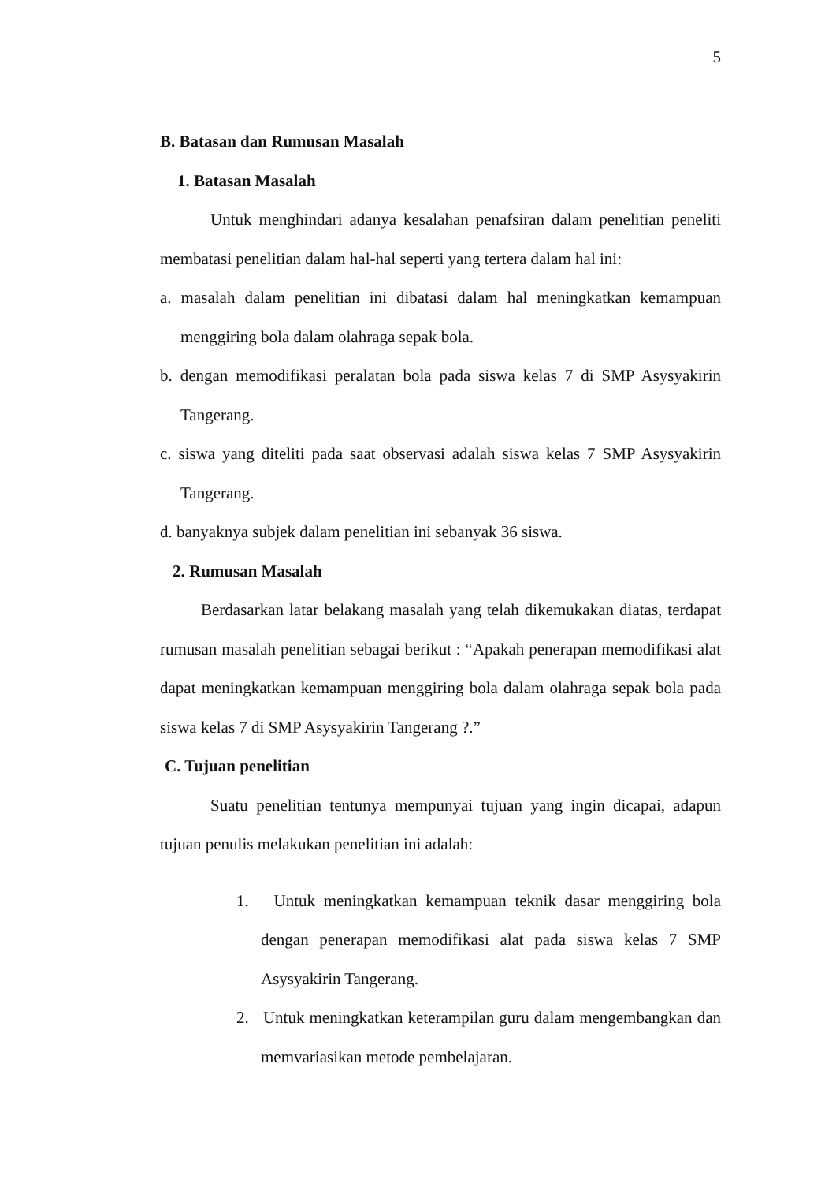5
B. Batasan dan Rumusan Masalah
1. Batasan Masalah
Untuk menghindari adanya kesalahan penafsiran dalam penelitian peneliti membatasi penelitian dalam hal-hal seperti yang tertera dalam hal ini:
a. masalah dalam penelitian ini dibatasi dalam hal meningkatkan kemampuan menggiring bola dalam olahraga sepak bola.
b. dengan memodifikasi peralatan bola pada siswa kelas 7 di SMP Asysyakirin Tangerang.
c. siswa yang diteliti pada saat observasi adalah siswa kelas 7 SMP Asysyakirin Tangerang.
d. banyaknya subjek dalam penelitian ini sebanyak 36 siswa.
2. Rumusan Masalah
Berdasarkan latar belakang masalah yang telah dikemukakan diatas, terdapat rumusan masalah penelitian sebagai berikut : “Apakah penerapan memodifikasi alat dapat meningkatkan kemampuan menggiring bola dalam olahraga sepak bola pada siswa kelas 7 di SMP Asysyakirin Tangerang ?.”
C. Tujuan penelitian
Suatu penelitian tentunya mempunyai tujuan yang ingin dicapai, adapun tujuan penulis melakukan penelitian ini adalah:
1. Untuk meningkatkan kemampuan teknik dasar menggiring bola dengan penerapan memodifikasi alat pada siswa kelas 7 SMP Asysyakirin Tangerang.
2. Untuk meningkatkan keterampilan guru dalam mengembangkan dan memvariasikan metode pembelajaran.